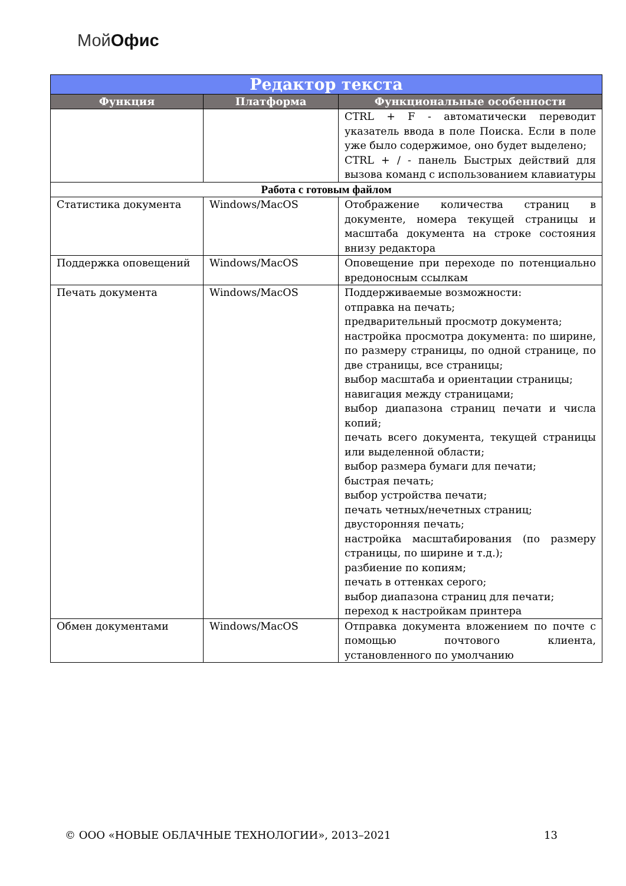МойОфис
| Редактор текста | | |
| Функция | Платформа | Функциональные особенности |
| | | CTRL + F - автоматически переводит указатель ввода в поле Поиска. Если в поле уже было содержимое, оно будет выделено; CTRL + / - панель Быстрых действий для вызова команд с использованием клавиатуры |
| Работа с готовым файлом | | |
| Статистика документа | Windows/MacOS | Отображение количества страниц в документе, номера текущей страницы и масштаба документа на строке состояния внизу редактора |
| Поддержка оповещений | Windows/MacOS | Оповещение при переходе по потенциально вредоносным ссылкам |
| Печать документа | Windows/MacOS | Поддерживаемые возможности: отправка на печать; предварительный просмотр документа; настройка просмотра документа: по ширине, по размеру страницы, по одной странице, по две страницы, все страницы; выбор масштаба и ориентации страницы; навигация между страницами; выбор диапазона страниц печати и числа копий; печать всего документа, текущей страницы или выделенной области; выбор размера бумаги для печати; быстрая печать; выбор устройства печати; печать четных/нечетных страниц; двусторонняя печать; настройка масштабирования (по размеру страницы, по ширине и т.д.); разбиение по копиям; печать в оттенках серого; выбор диапазона страниц для печати; переход к настройкам принтера |
| Обмен документами | Windows/MacOS | Отправка документа вложением по почте с помощью почтового клиента, установленного по умолчанию |
© ООО «НОВЫЕ ОБЛАЧНЫЕ ТЕХНОЛОГИИ», 2013–2021 13